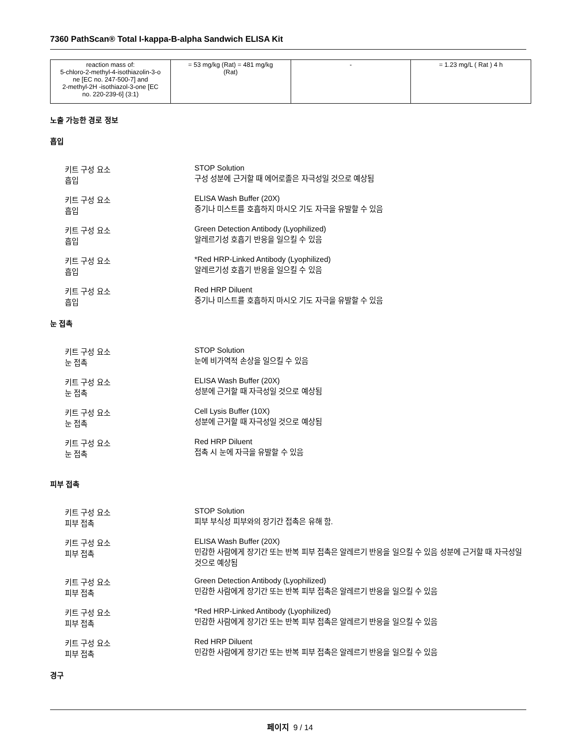7360 PathScan® Total I-kappa-B-alpha Sandwich ELISA Kit
| reaction mass of: 5-chloro-2-methyl-4-isothiazolin-3-o ne [EC no. 247-500-7] and 2-methyl-2H -isothiazol-3-one [EC no. 220-239-6] (3:1) | = 53 mg/kg (Rat) = 481 mg/kg (Rat) | - | = 1.23 mg/L ( Rat ) 4 h |
노출 가능한 경로 정보
흡입
키트 구성 요소
흡입
STOP Solution
구성 성분에 근거할 때 에어로졸은 자극성일 것으로 예상됨
키트 구성 요소
흡입
ELISA Wash Buffer (20X)
증기나 미스트를 호흡하지 마시오 기도 자극을 유발할 수 있음
키트 구성 요소
흡입
Green Detection Antibody (Lyophilized)
알레르기성 호흡기 반응을 일으킬 수 있음
키트 구성 요소
흡입
*Red HRP-Linked Antibody (Lyophilized)
알레르기성 호흡기 반응을 일으킬 수 있음
키트 구성 요소
흡입
Red HRP Diluent
증기나 미스트를 호흡하지 마시오 기도 자극을 유발할 수 있음
눈 접촉
키트 구성 요소
눈 접촉
STOP Solution
눈에 비가역적 손상을 일으킬 수 있음
키트 구성 요소
눈 접촉
ELISA Wash Buffer (20X)
성분에 근거할 때 자극성일 것으로 예상됨
키트 구성 요소
눈 접촉
Cell Lysis Buffer (10X)
성분에 근거할 때 자극성일 것으로 예상됨
키트 구성 요소
눈 접촉
Red HRP Diluent
접촉 시 눈에 자극을 유발할 수 있음
피부 접촉
키트 구성 요소
피부 접촉
STOP Solution
피부 부식성 피부와의 장기간 접촉은 유해 함.
키트 구성 요소
피부 접촉
ELISA Wash Buffer (20X)
민감한 사람에게 장기간 또는 반복 피부 접촉은 알레르기 반응을 일으킬 수 있음 성분에 근거할 때 자극성일 것으로 예상됨
키트 구성 요소
피부 접촉
Green Detection Antibody (Lyophilized)
민감한 사람에게 장기간 또는 반복 피부 접촉은 알레르기 반응을 일으킬 수 있음
키트 구성 요소
피부 접촉
*Red HRP-Linked Antibody (Lyophilized)
민감한 사람에게 장기간 또는 반복 피부 접촉은 알레르기 반응을 일으킬 수 있음
키트 구성 요소
피부 접촉
Red HRP Diluent
민감한 사람에게 장기간 또는 반복 피부 접촉은 알레르기 반응을 일으킬 수 있음
경구
페이지 9 / 14